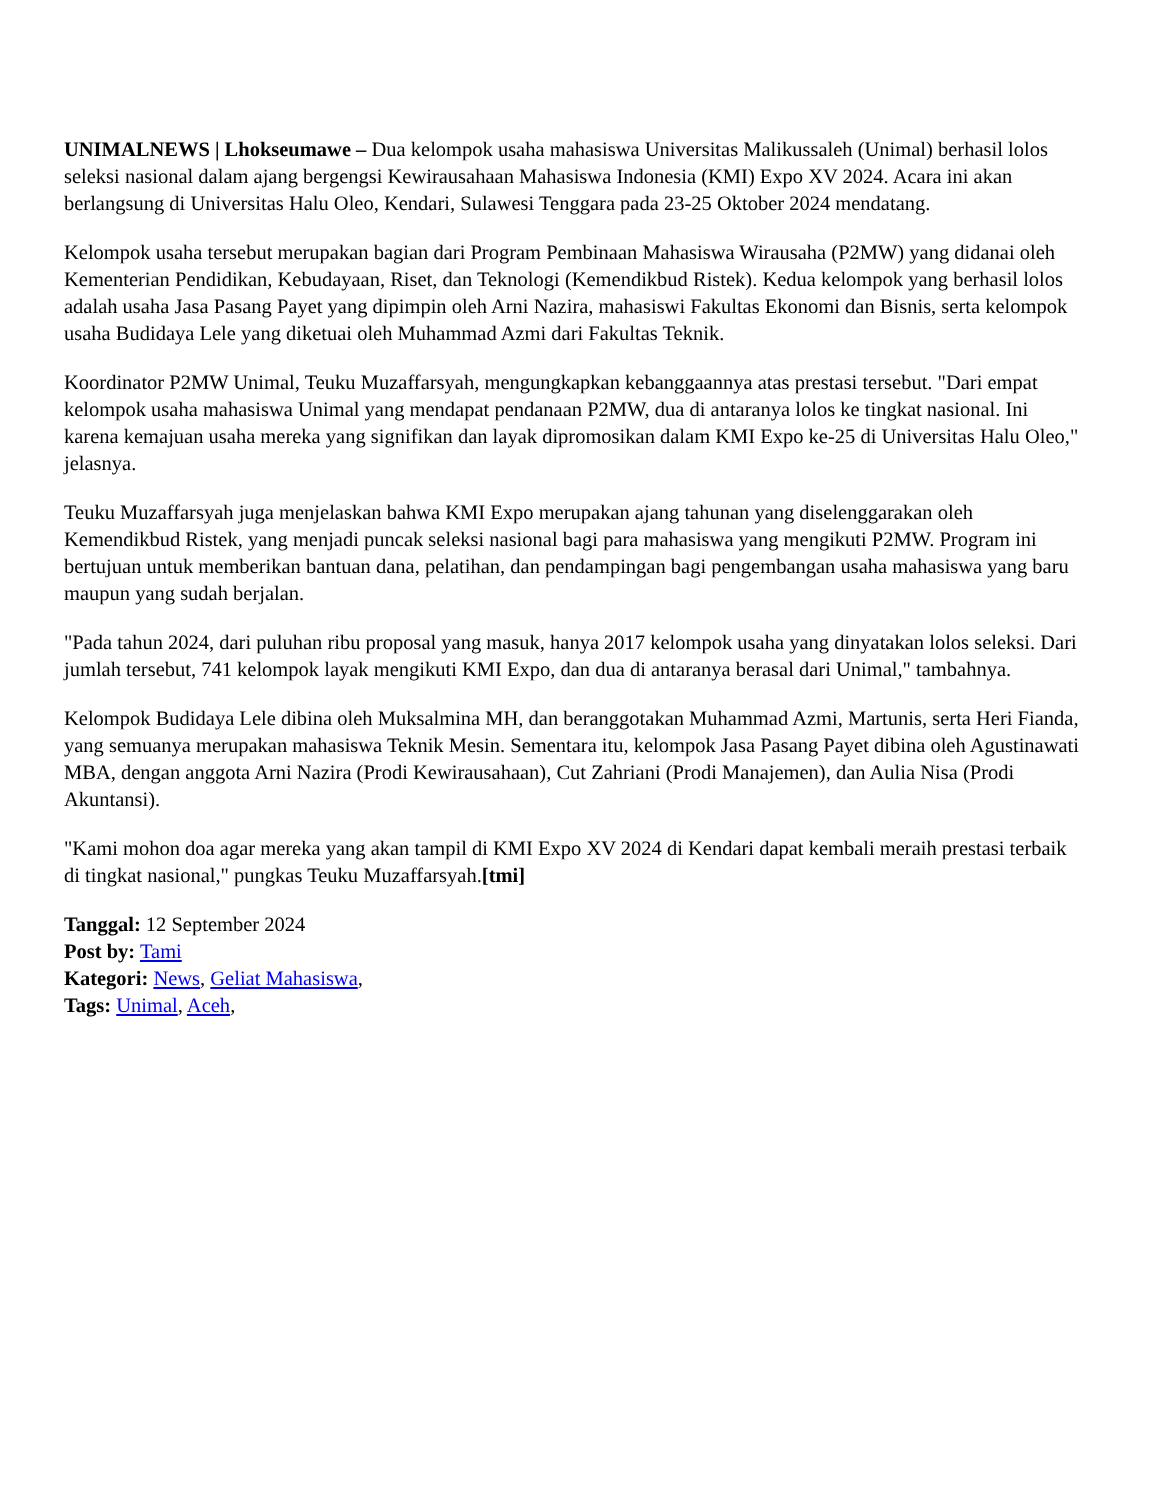UNIMALNEWS | Lhokseumawe – Dua kelompok usaha mahasiswa Universitas Malikussaleh (Unimal) berhasil lolos seleksi nasional dalam ajang bergengsi Kewirausahaan Mahasiswa Indonesia (KMI) Expo XV 2024. Acara ini akan berlangsung di Universitas Halu Oleo, Kendari, Sulawesi Tenggara pada 23-25 Oktober 2024 mendatang.
Kelompok usaha tersebut merupakan bagian dari Program Pembinaan Mahasiswa Wirausaha (P2MW) yang didanai oleh Kementerian Pendidikan, Kebudayaan, Riset, dan Teknologi (Kemendikbud Ristek). Kedua kelompok yang berhasil lolos adalah usaha Jasa Pasang Payet yang dipimpin oleh Arni Nazira, mahasiswi Fakultas Ekonomi dan Bisnis, serta kelompok usaha Budidaya Lele yang diketuai oleh Muhammad Azmi dari Fakultas Teknik.
Koordinator P2MW Unimal, Teuku Muzaffarsyah, mengungkapkan kebanggaannya atas prestasi tersebut. "Dari empat kelompok usaha mahasiswa Unimal yang mendapat pendanaan P2MW, dua di antaranya lolos ke tingkat nasional. Ini karena kemajuan usaha mereka yang signifikan dan layak dipromosikan dalam KMI Expo ke-25 di Universitas Halu Oleo," jelasnya.
Teuku Muzaffarsyah juga menjelaskan bahwa KMI Expo merupakan ajang tahunan yang diselenggarakan oleh Kemendikbud Ristek, yang menjadi puncak seleksi nasional bagi para mahasiswa yang mengikuti P2MW. Program ini bertujuan untuk memberikan bantuan dana, pelatihan, dan pendampingan bagi pengembangan usaha mahasiswa yang baru maupun yang sudah berjalan.
"Pada tahun 2024, dari puluhan ribu proposal yang masuk, hanya 2017 kelompok usaha yang dinyatakan lolos seleksi. Dari jumlah tersebut, 741 kelompok layak mengikuti KMI Expo, dan dua di antaranya berasal dari Unimal," tambahnya.
Kelompok Budidaya Lele dibina oleh Muksalmina MH, dan beranggotakan Muhammad Azmi, Martunis, serta Heri Fianda, yang semuanya merupakan mahasiswa Teknik Mesin. Sementara itu, kelompok Jasa Pasang Payet dibina oleh Agustinawati MBA, dengan anggota Arni Nazira (Prodi Kewirausahaan), Cut Zahriani (Prodi Manajemen), dan Aulia Nisa (Prodi Akuntansi).
"Kami mohon doa agar mereka yang akan tampil di KMI Expo XV 2024 di Kendari dapat kembali meraih prestasi terbaik di tingkat nasional," pungkas Teuku Muzaffarsyah.[tmi]
Tanggal: 12 September 2024
Post by: Tami
Kategori: News, Geliat Mahasiswa,
Tags: Unimal, Aceh,